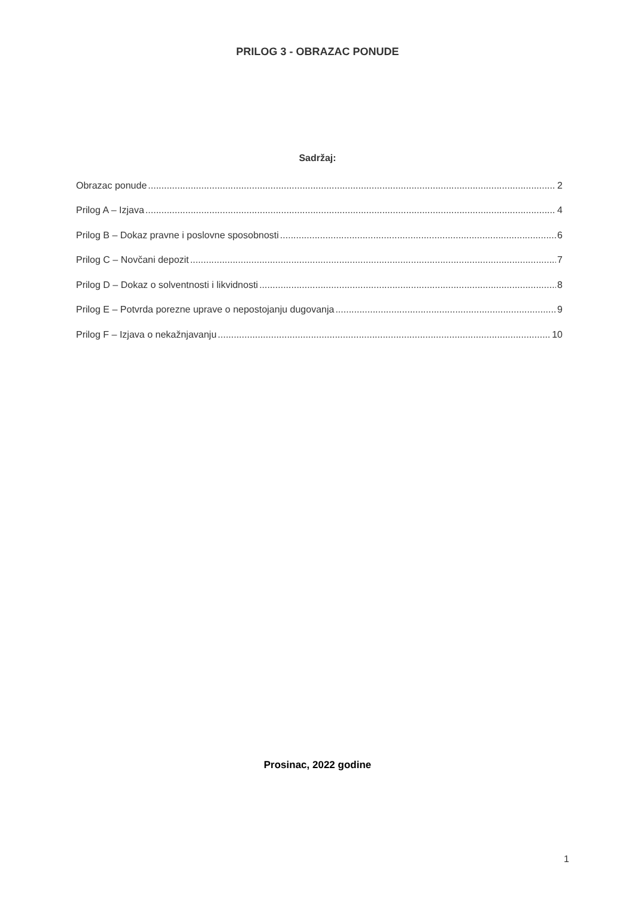PRILOG 3 - OBRAZAC PONUDE
Sadržaj:
Obrazac ponude 2
Prilog A – Izjava 4
Prilog B – Dokaz pravne i poslovne sposobnosti 6
Prilog C – Novčani depozit 7
Prilog D – Dokaz o solventnosti i likvidnosti 8
Prilog E – Potvrda porezne uprave o nepostojanju dugovanja 9
Prilog F – Izjava o nekažnjavanju 10
Prosinac, 2022 godine
1